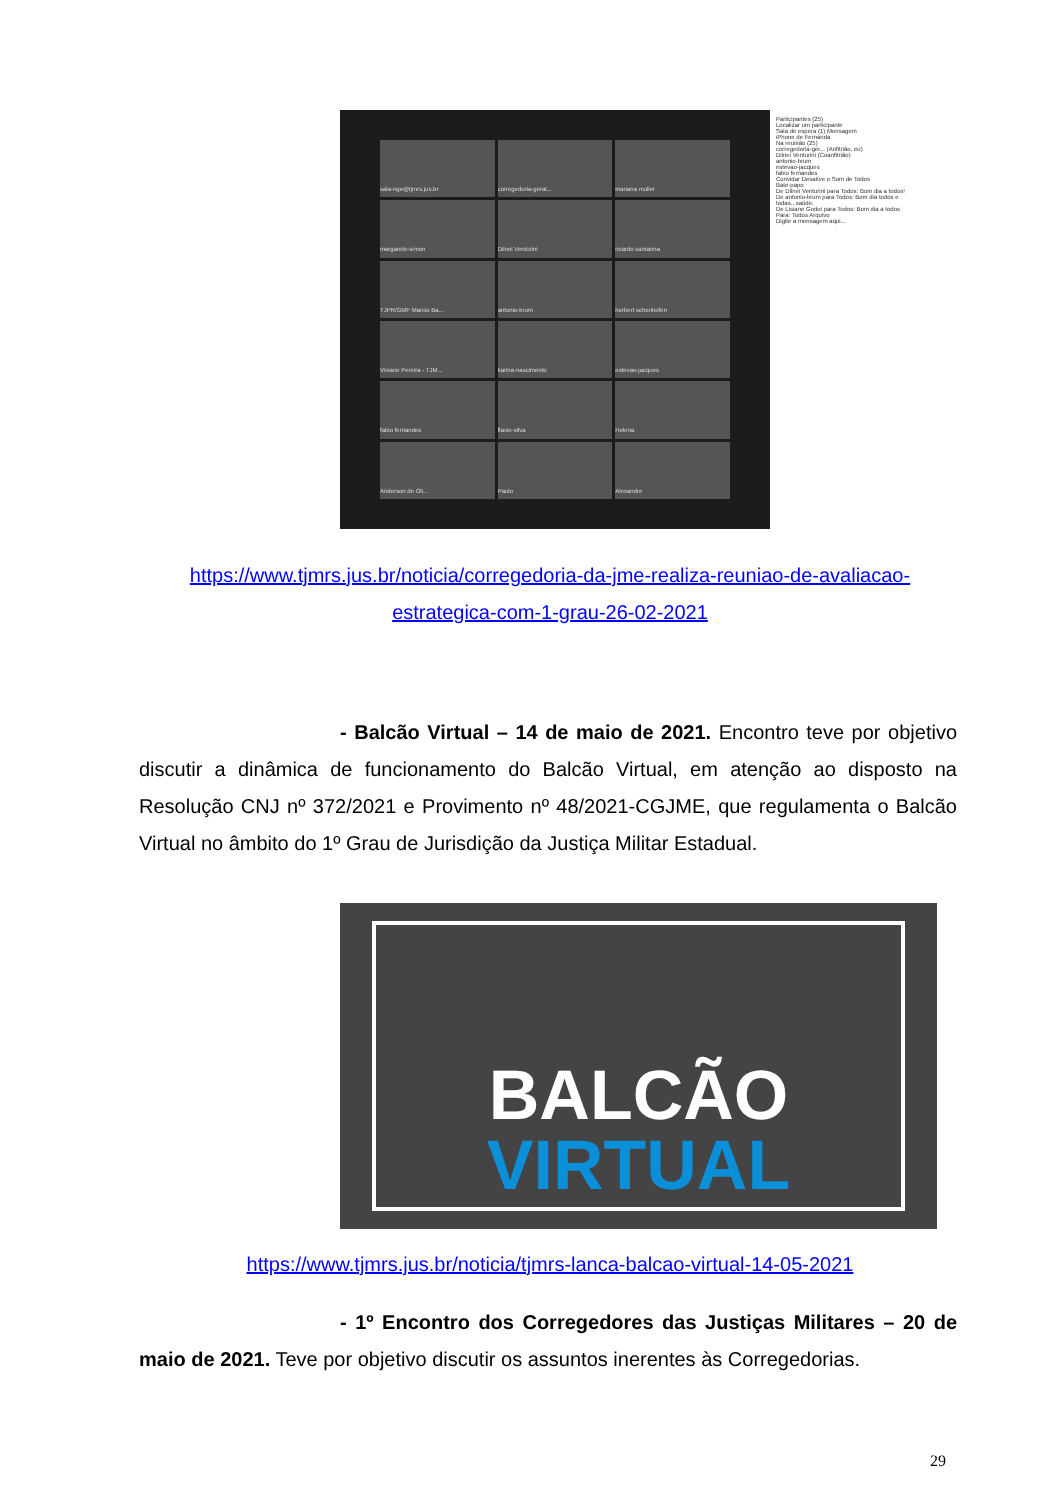sala-nge@tjmrs.jus.br
corregedoria-geral...
mariana muller
margarete-simon
Dilnei Venturini
ricardo santanna
TJPR/GMF Marcio Ba...
antonio-brum
herbert schonhofen
Viviane Pereira - TJM...
karina-nascimento
estevao-jacques
fabio fernandes
flavio-silva
Helena
Anderson de Oli...
Paulo
Alexandre
Participantes (25)
Localizar um participante
Sala de espera (1) Mensagem
iPhone de Fernanda
Na reunião (25)
corregedoria-ger... (Anfitrião, eu)
Dilnei Venturini (Coanfitrião)
antonio-brum
estevao-jacques
fabio fernandes
Convidar Desative o Som de Todos
Bate-papo
De Dilnei Venturini para Todos: Bom dia a todos!
De antonio-brum para Todos: Bom dia todos e todas...saúde.
De Lisiane Godoi para Todos: Bom dia a todos
Para: Todos Arquivo
Digite a mensagem aqui...
https://www.tjmrs.jus.br/noticia/corregedoria-da-jme-realiza-reuniao-de-avaliacao-estrategica-com-1-grau-26-02-2021
- Balcão Virtual – 14 de maio de 2021. Encontro teve por objetivo discutir a dinâmica de funcionamento do Balcão Virtual, em atenção ao disposto na Resolução CNJ nº 372/2021 e Provimento nº 48/2021-CGJME, que regulamenta o Balcão Virtual no âmbito do 1º Grau de Jurisdição da Justiça Militar Estadual.
BALCÃO
VIRTUAL
https://www.tjmrs.jus.br/noticia/tjmrs-lanca-balcao-virtual-14-05-2021
- 1º Encontro dos Corregedores das Justiças Militares – 20 de maio de 2021. Teve por objetivo discutir os assuntos inerentes às Corregedorias.
29